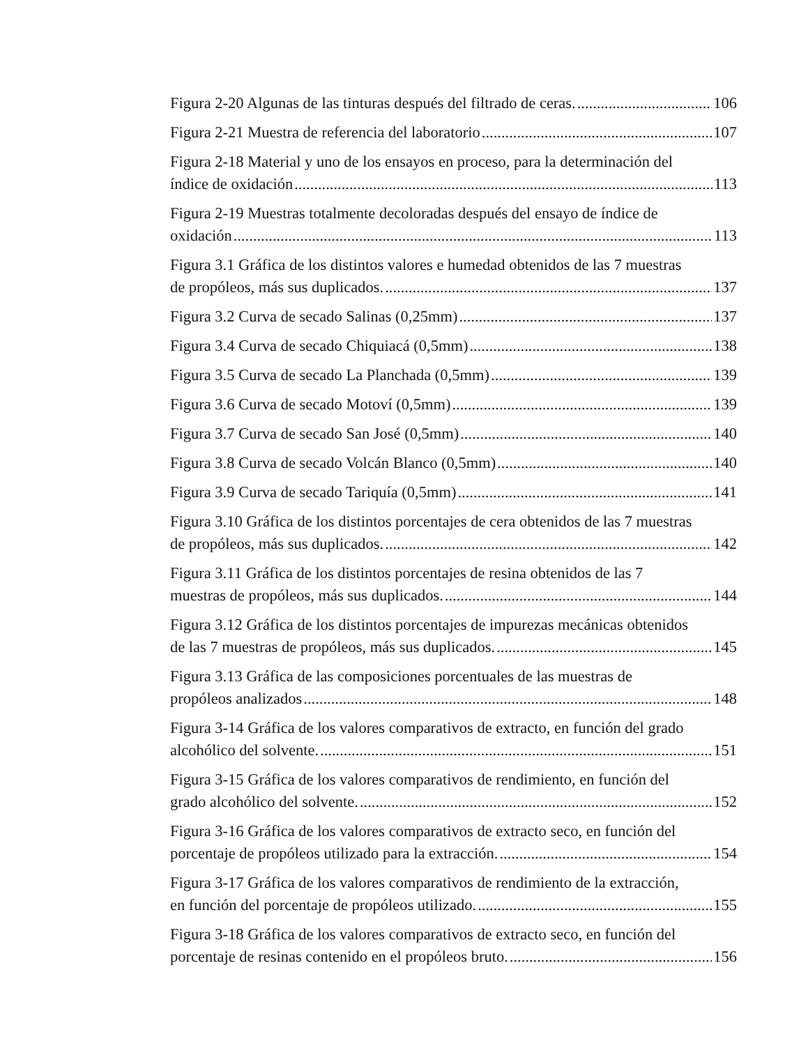Figura 2-20 Algunas de las tinturas después del filtrado de ceras. 106
Figura 2-21 Muestra de referencia del laboratorio 107
Figura 2-18 Material y uno de los ensayos en proceso, para la determinación del
índice de oxidación 113
Figura 2-19 Muestras totalmente decoloradas después del ensayo de índice de
oxidación 113
Figura 3.1 Gráfica de los distintos valores e humedad obtenidos de las 7 muestras
de propóleos, más sus duplicados. 137
Figura 3.2 Curva de secado Salinas (0,25mm) 137
Figura 3.4 Curva de secado Chiquiacá (0,5mm) 138
Figura 3.5 Curva de secado La Planchada (0,5mm) 139
Figura 3.6 Curva de secado Motoví (0,5mm) 139
Figura 3.7 Curva de secado San José (0,5mm) 140
Figura 3.8 Curva de secado Volcán Blanco (0,5mm) 140
Figura 3.9 Curva de secado Tariquía (0,5mm) 141
Figura 3.10 Gráfica de los distintos porcentajes de cera obtenidos de las 7 muestras
de propóleos, más sus duplicados. 142
Figura 3.11 Gráfica de los distintos porcentajes de resina obtenidos de las 7
muestras de propóleos, más sus duplicados. 144
Figura 3.12 Gráfica de los distintos porcentajes de impurezas mecánicas obtenidos
de las 7 muestras de propóleos, más sus duplicados. 145
Figura 3.13 Gráfica de las composiciones porcentuales de las muestras de
propóleos analizados 148
Figura 3-14 Gráfica de los valores comparativos de extracto, en función del grado
alcohólico del solvente. 151
Figura 3-15 Gráfica de los valores comparativos de rendimiento, en función del
grado alcohólico del solvente. 152
Figura 3-16 Gráfica de los valores comparativos de extracto seco, en función del
porcentaje de propóleos utilizado para la extracción. 154
Figura 3-17 Gráfica de los valores comparativos de rendimiento de la extracción,
en función del porcentaje de propóleos utilizado. 155
Figura 3-18 Gráfica de los valores comparativos de extracto seco, en función del
porcentaje de resinas contenido en el propóleos bruto. 156